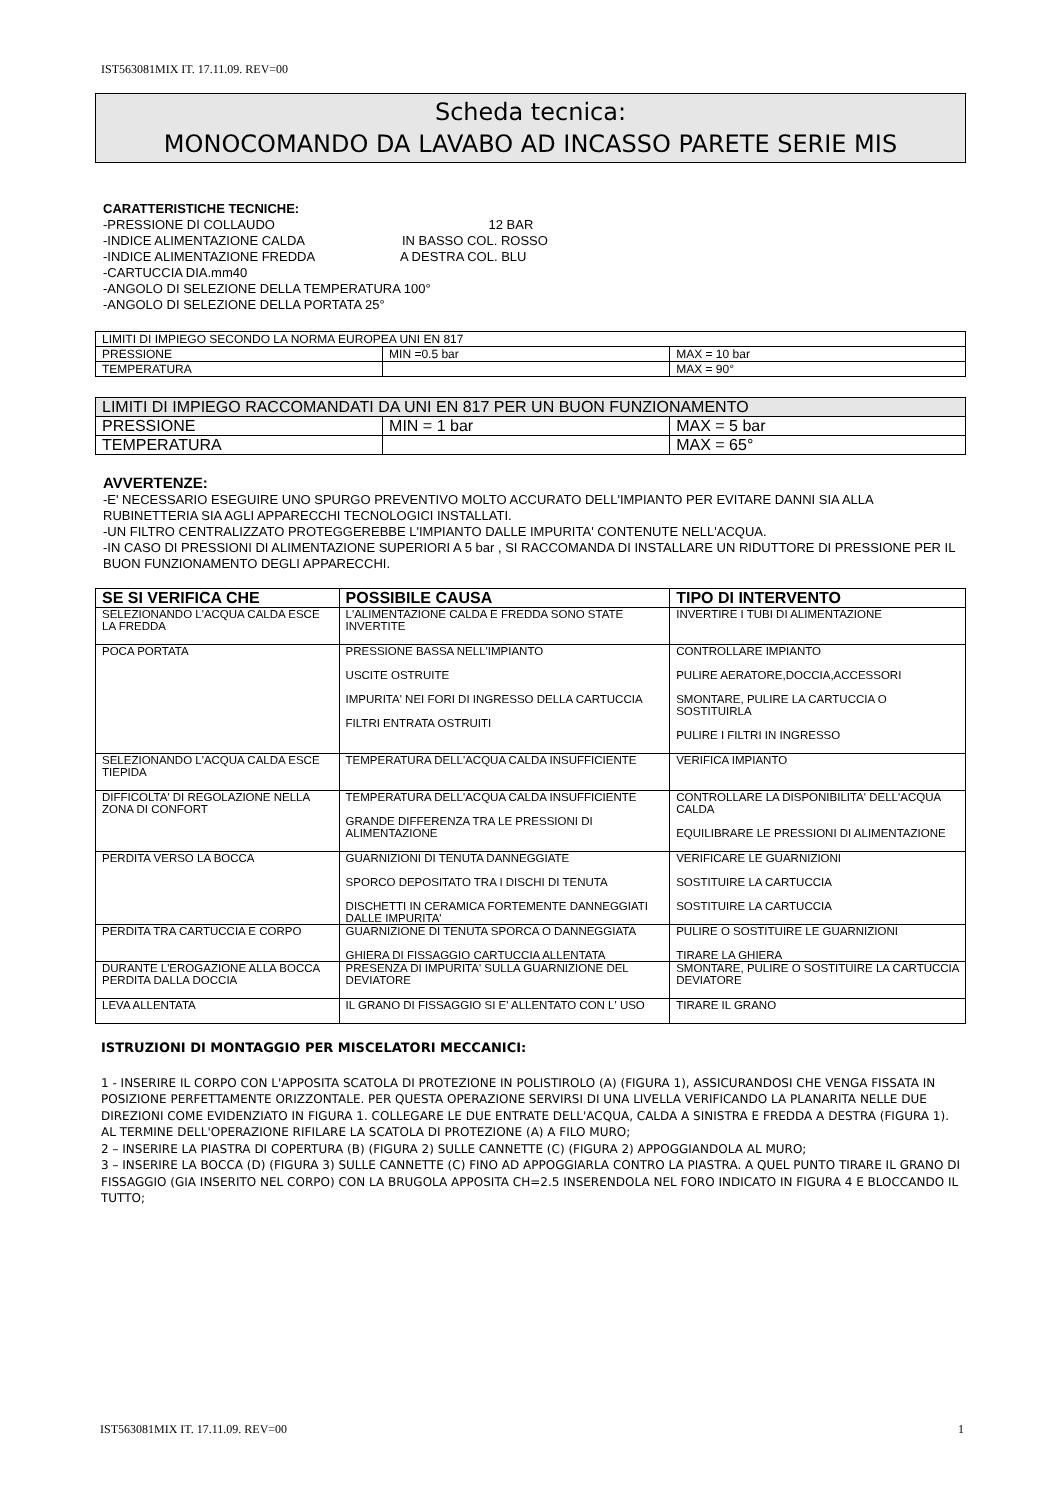IST563081MIX IT. 17.11.09. REV=00
Scheda tecnica:
MONOCOMANDO DA LAVABO AD INCASSO PARETE SERIE MIS
CARATTERISTICHE TECNICHE:
-PRESSIONE DI COLLAUDO 12 BAR
-INDICE ALIMENTAZIONE CALDA IN BASSO COL. ROSSO
-INDICE ALIMENTAZIONE FREDDA A DESTRA COL. BLU
-CARTUCCIA DIA.mm40
-ANGOLO DI SELEZIONE DELLA TEMPERATURA 100°
-ANGOLO DI SELEZIONE DELLA PORTATA 25°
| LIMITI DI IMPIEGO SECONDO LA NORMA EUROPEA UNI EN 817 | | |
| PRESSIONE | MIN =0.5 bar | MAX = 10 bar |
| TEMPERATURA | | MAX = 90° |
| LIMITI DI IMPIEGO RACCOMANDATI DA UNI EN 817 PER UN BUON FUNZIONAMENTO | | |
| PRESSIONE | MIN = 1 bar | MAX = 5 bar |
| TEMPERATURA | | MAX = 65° |
AVVERTENZE:
-E' NECESSARIO ESEGUIRE UNO SPURGO PREVENTIVO MOLTO ACCURATO DELL'IMPIANTO PER EVITARE DANNI SIA ALLA RUBINETTERIA SIA AGLI APPARECCHI TECNOLOGICI INSTALLATI.
-UN FILTRO CENTRALIZZATO PROTEGGEREBBE L'IMPIANTO DALLE IMPURITA' CONTENUTE NELL'ACQUA.
-IN CASO DI PRESSIONI DI ALIMENTAZIONE SUPERIORI A 5 bar , SI RACCOMANDA DI INSTALLARE UN RIDUTTORE DI PRESSIONE PER IL BUON FUNZIONAMENTO DEGLI APPARECCHI.
| SE SI VERIFICA CHE | POSSIBILE CAUSA | TIPO DI INTERVENTO |
| --- | --- | --- |
| SELEZIONANDO L'ACQUA CALDA ESCE LA FREDDA | L'ALIMENTAZIONE CALDA E FREDDA SONO STATE INVERTITE | INVERTIRE I TUBI DI ALIMENTAZIONE |
| POCA PORTATA | PRESSIONE BASSA NELL'IMPIANTO USCITE OSTRUITE IMPURITA' NEI FORI DI INGRESSO DELLA CARTUCCIA FILTRI ENTRATA OSTRUITI | CONTROLLARE IMPIANTO PULIRE AERATORE,DOCCIA,ACCESSORI SMONTARE, PULIRE LA CARTUCCIA O SOSTITUIRLA PULIRE I FILTRI IN INGRESSO |
| SELEZIONANDO L'ACQUA CALDA ESCE TIEPIDA | TEMPERATURA DELL'ACQUA CALDA INSUFFICIENTE | VERIFICA IMPIANTO |
| DIFFICOLTA' DI REGOLAZIONE NELLA ZONA DI CONFORT | TEMPERATURA DELL'ACQUA CALDA INSUFFICIENTE GRANDE DIFFERENZA TRA LE PRESSIONI DI ALIMENTAZIONE | CONTROLLARE LA DISPONIBILITA' DELL'ACQUA CALDA EQUILIBRARE LE PRESSIONI DI ALIMENTAZIONE |
| PERDITA VERSO LA BOCCA | GUARNIZIONI DI TENUTA DANNEGGIATE SPORCO DEPOSITATO TRA I DISCHI DI TENUTA DISCHETTI IN CERAMICA FORTEMENTE DANNEGGIATI DALLE IMPURITA' | VERIFICARE LE GUARNIZIONI SOSTITUIRE LA CARTUCCIA SOSTITUIRE LA CARTUCCIA |
| PERDITA TRA CARTUCCIA E CORPO | GUARNIZIONE DI TENUTA SPORCA O DANNEGGIATA GHIERA DI FISSAGGIO CARTUCCIA ALLENTATA | PULIRE O SOSTITUIRE LE GUARNIZIONI TIRARE LA GHIERA |
| DURANTE L'EROGAZIONE ALLA BOCCA PERDITA DALLA DOCCIA | PRESENZA DI IMPURITA' SULLA GUARNIZIONE DEL DEVIATORE | SMONTARE, PULIRE O SOSTITUIRE LA CARTUCCIA DEVIATORE |
| LEVA ALLENTATA | IL GRANO DI FISSAGGIO SI E' ALLENTATO CON L' USO | TIRARE IL GRANO |
ISTRUZIONI DI MONTAGGIO PER MISCELATORI MECCANICI:
1 - INSERIRE IL CORPO CON L'APPOSITA SCATOLA DI PROTEZIONE IN POLISTIROLO (A) (FIGURA 1), ASSICURANDOSI CHE VENGA FISSATA IN POSIZIONE PERFETTAMENTE ORIZZONTALE. PER QUESTA OPERAZIONE SERVIRSI DI UNA LIVELLA VERIFICANDO LA PLANARITA NELLE DUE DIREZIONI COME EVIDENZIATO IN FIGURA 1. COLLEGARE LE DUE ENTRATE DELL'ACQUA, CALDA A SINISTRA E FREDDA A DESTRA (FIGURA 1). AL TERMINE DELL'OPERAZIONE RIFILARE LA SCATOLA DI PROTEZIONE (A) A FILO MURO;
2 – INSERIRE LA PIASTRA DI COPERTURA (B) (FIGURA 2) SULLE CANNETTE (C) (FIGURA 2) APPOGGIANDOLA AL MURO;
3 – INSERIRE LA BOCCA (D) (FIGURA 3) SULLE CANNETTE (C) FINO AD APPOGGIARLA CONTRO LA PIASTRA. A QUEL PUNTO TIRARE IL GRANO DI FISSAGGIO (GIA INSERITO NEL CORPO) CON LA BRUGOLA APPOSITA CH=2.5 INSERENDOLA NEL FORO INDICATO IN FIGURA 4 E BLOCCANDO IL TUTTO;
IST563081MIX IT. 17.11.09. REV=00 1